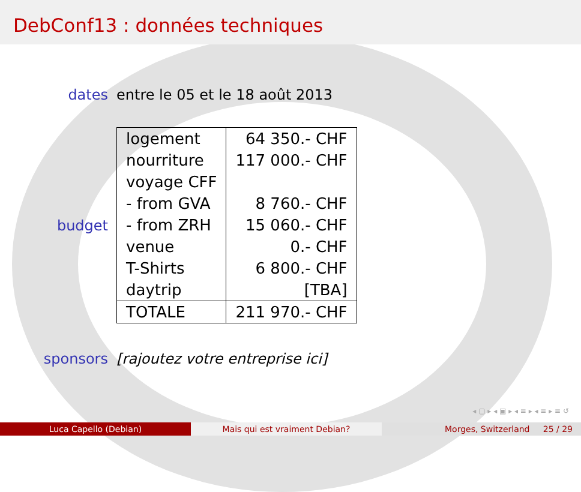DebConf13 : données techniques
dates entre le 05 et le 18 août 2013
budget
| logement | 64 350.- CHF |
| nourriture | 117 000.- CHF |
| voyage CFF | |
| - from GVA | 8 760.- CHF |
| - from ZRH | 15 060.- CHF |
| venue | 0.- CHF |
| T-Shirts | 6 800.- CHF |
| daytrip | [TBA] |
| TOTALE | 211 970.- CHF |
sponsors
[rajoutez votre entreprise ici]
◂ ▢ ▸ ◂ ▣ ▸ ◂ ≡ ▸ ◂ ≡ ▸ ≡ ↺
Luca Capello (Debian) Mais qui est vraiment Debian? Morges, Switzerland 25 / 29